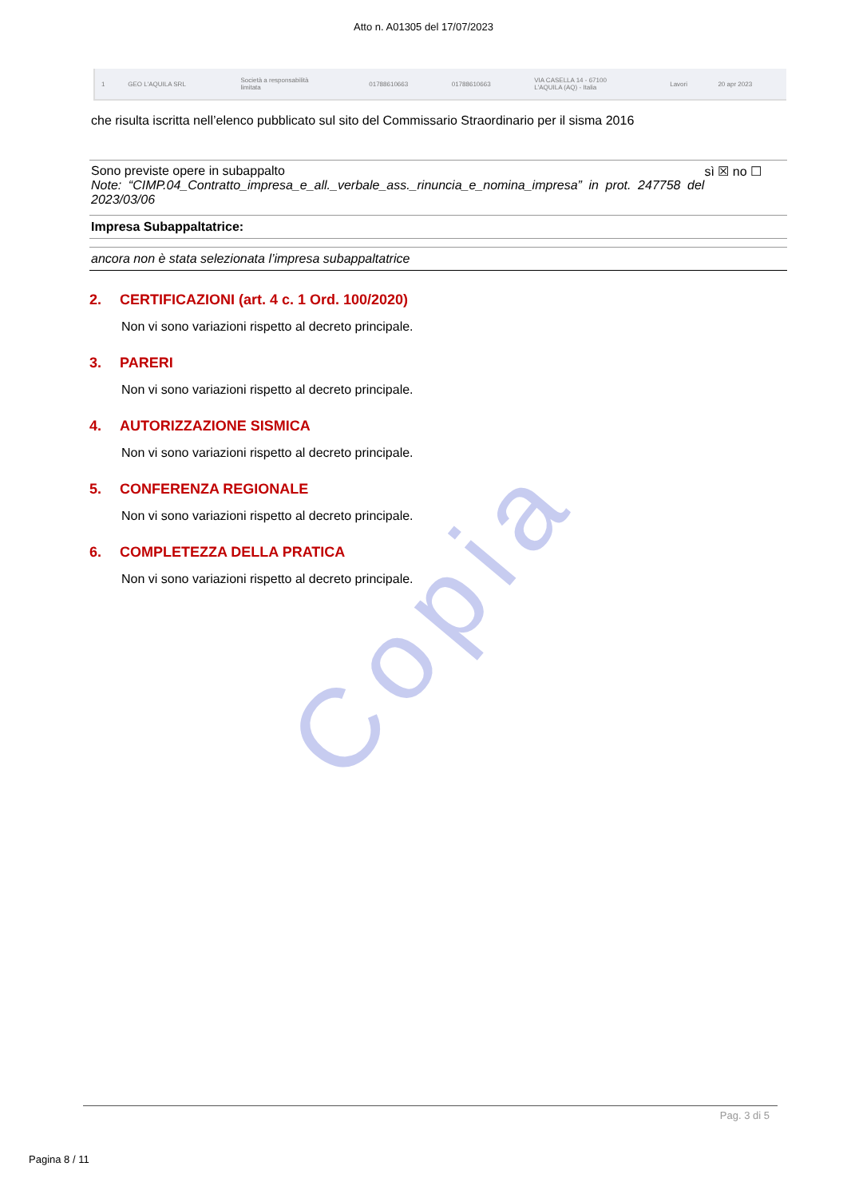Copia
Atto n. A01305 del 17/07/2023
| 1 | GEO L'AQUILA SRL | Società a responsabilità limitata | 01788610663 | 01788610663 | VIA CASELLA 14 - 67100 L'AQUILA (AQ) - Italia | Lavori | 20 apr 2023 |
che risulta iscritta nell’elenco pubblicato sul sito del Commissario Straordinario per il sisma 2016
Sono previste opere in subappalto sì ☒ no ☐
Note: “CIMP.04_Contratto_impresa_e_all._verbale_ass._rinuncia_e_nomina_impresa” in prot. 247758 del 2023/03/06
Impresa Subappaltatrice:
ancora non è stata selezionata l’impresa subappaltatrice
2. CERTIFICAZIONI (art. 4 c. 1 Ord. 100/2020)
Non vi sono variazioni rispetto al decreto principale.
3. PARERI
Non vi sono variazioni rispetto al decreto principale.
4. AUTORIZZAZIONE SISMICA
Non vi sono variazioni rispetto al decreto principale.
5. CONFERENZA REGIONALE
Non vi sono variazioni rispetto al decreto principale.
6. COMPLETEZZA DELLA PRATICA
Non vi sono variazioni rispetto al decreto principale.
Pag. 3 di 5
Pagina 8 / 11